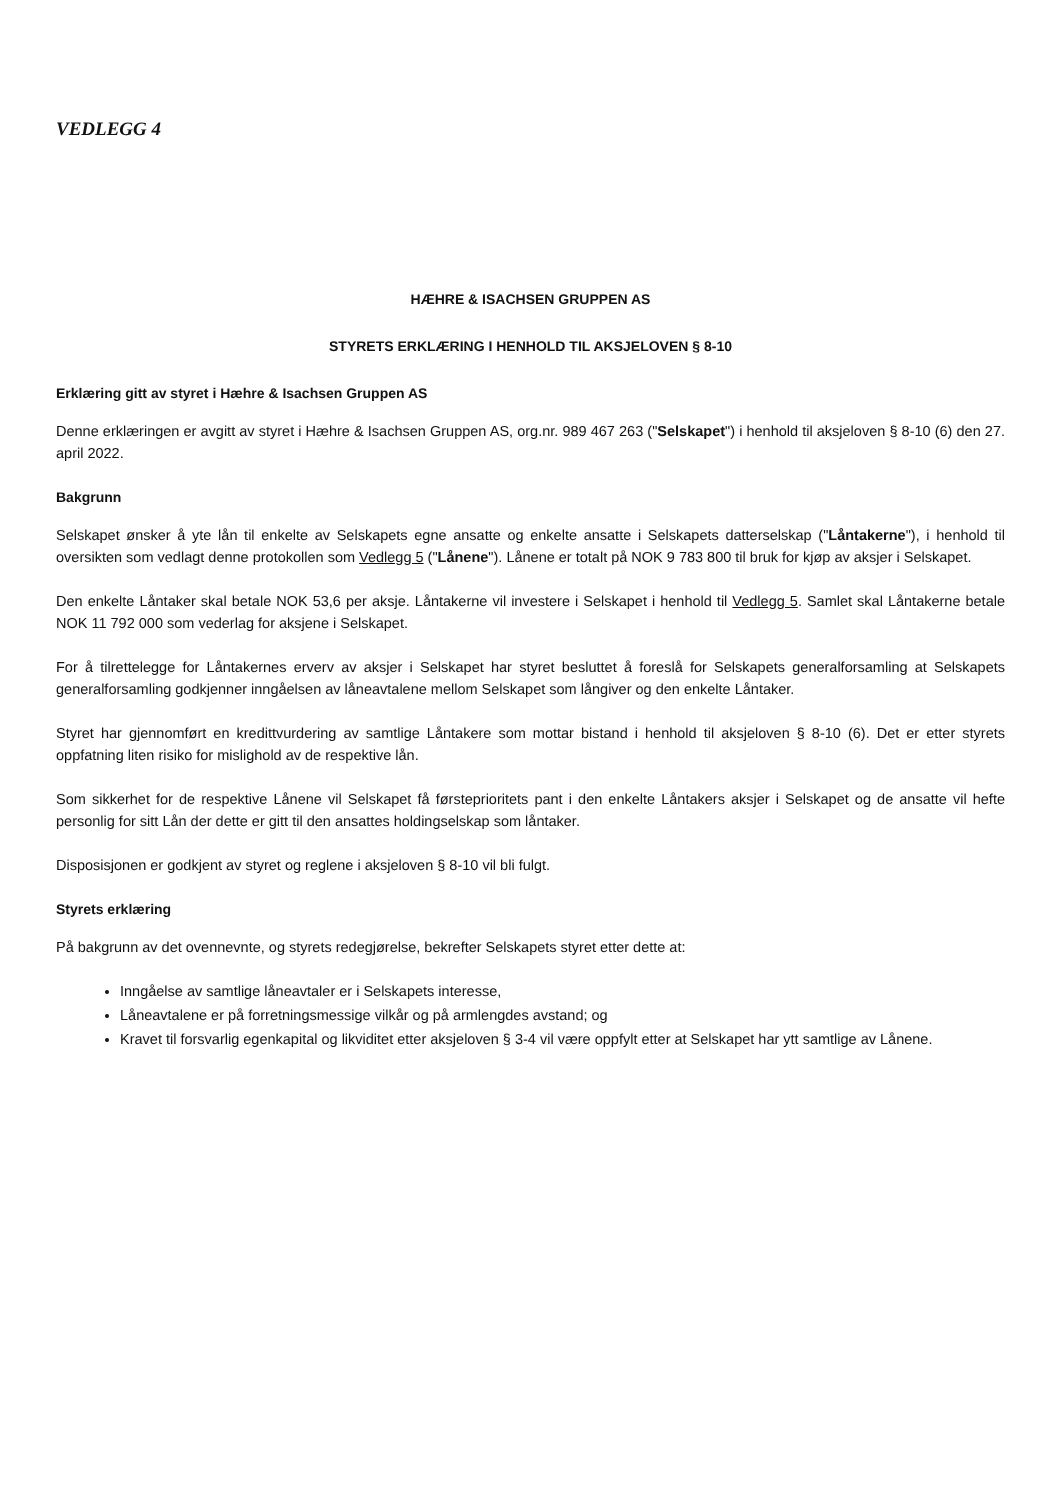VEDLEGG 4
HÆHRE & ISACHSEN GRUPPEN AS
STYRETS ERKLÆRING I HENHOLD TIL AKSJELOVEN § 8-10
Erklæring gitt av styret i Hæhre & Isachsen Gruppen AS
Denne erklæringen er avgitt av styret i Hæhre & Isachsen Gruppen AS, org.nr. 989 467 263 ("Selskapet") i henhold til aksjeloven § 8-10 (6) den 27. april 2022.
Bakgrunn
Selskapet ønsker å yte lån til enkelte av Selskapets egne ansatte og enkelte ansatte i Selskapets datterselskap ("Låntakerne"), i henhold til oversikten som vedlagt denne protokollen som Vedlegg 5 ("Lånene"). Lånene er totalt på NOK 9 783 800 til bruk for kjøp av aksjer i Selskapet.
Den enkelte Låntaker skal betale NOK 53,6 per aksje. Låntakerne vil investere i Selskapet i henhold til Vedlegg 5. Samlet skal Låntakerne betale NOK 11 792 000 som vederlag for aksjene i Selskapet.
For å tilrettelegge for Låntakernes erverv av aksjer i Selskapet har styret besluttet å foreslå for Selskapets generalforsamling at Selskapets generalforsamling godkjenner inngåelsen av låneavtalene mellom Selskapet som långiver og den enkelte Låntaker.
Styret har gjennomført en kredittvurdering av samtlige Låntakere som mottar bistand i henhold til aksjeloven § 8-10 (6). Det er etter styrets oppfatning liten risiko for mislighold av de respektive lån.
Som sikkerhet for de respektive Lånene vil Selskapet få førsteprioritets pant i den enkelte Låntakers aksjer i Selskapet og de ansatte vil hefte personlig for sitt Lån der dette er gitt til den ansattes holdingselskap som låntaker.
Disposisjonen er godkjent av styret og reglene i aksjeloven § 8-10 vil bli fulgt.
Styrets erklæring
På bakgrunn av det ovennevnte, og styrets redegjørelse, bekrefter Selskapets styret etter dette at:
Inngåelse av samtlige låneavtaler er i Selskapets interesse,
Låneavtalene er på forretningsmessige vilkår og på armlengdes avstand; og
Kravet til forsvarlig egenkapital og likviditet etter aksjeloven § 3-4 vil være oppfylt etter at Selskapet har ytt samtlige av Lånene.